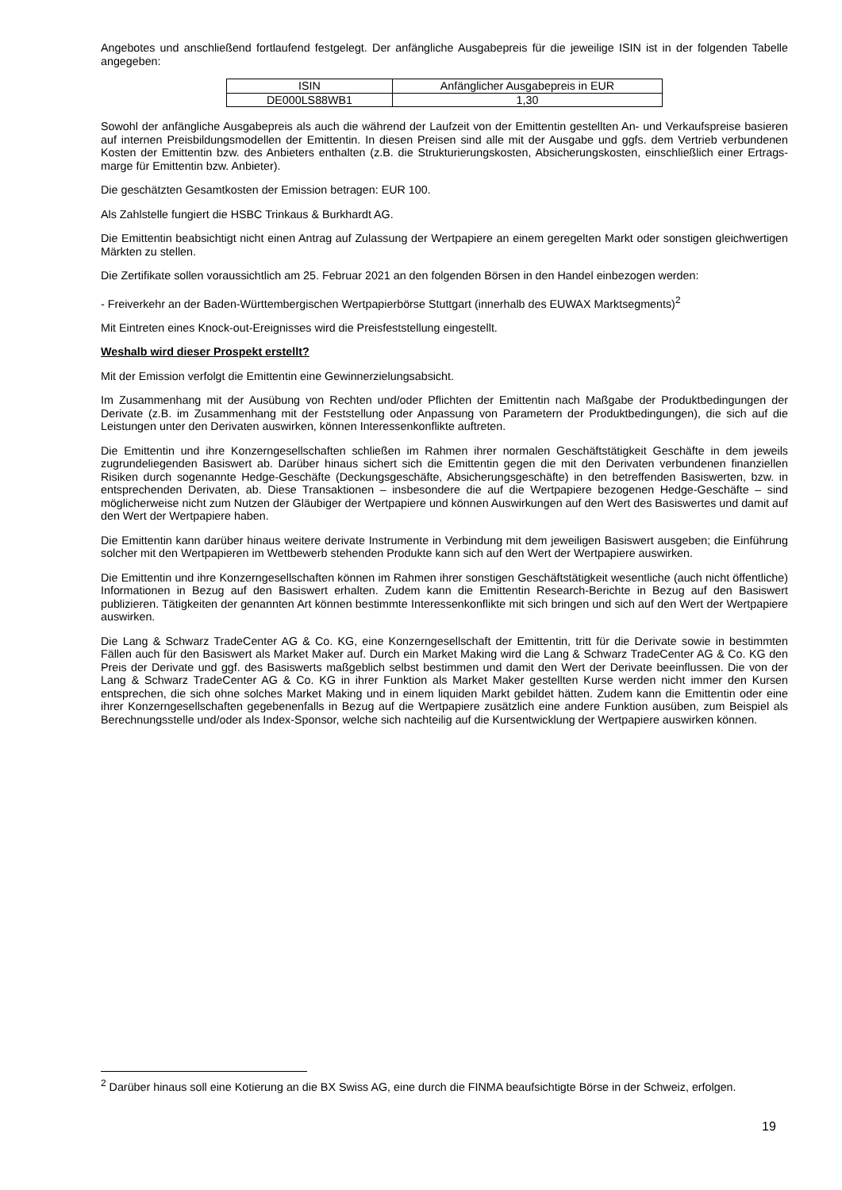Angebotes und anschließend fortlaufend festgelegt. Der anfängliche Ausgabepreis für die jeweilige ISIN ist in der folgenden Tabelle angegeben:
| ISIN | Anfänglicher Ausgabepreis in EUR |
| DE000LS88WB1 | 1,30 |
Sowohl der anfängliche Ausgabepreis als auch die während der Laufzeit von der Emittentin gestellten An- und Verkaufspreise basieren auf internen Preisbildungsmodellen der Emittentin. In diesen Preisen sind alle mit der Ausgabe und ggfs. dem Vertrieb verbundenen Kosten der Emittentin bzw. des Anbieters enthalten (z.B. die Strukturierungskosten, Absicherungskosten, einschließlich einer Ertrags-marge für Emittentin bzw. Anbieter).
Die geschätzten Gesamtkosten der Emission betragen: EUR 100.
Als Zahlstelle fungiert die HSBC Trinkaus & Burkhardt AG.
Die Emittentin beabsichtigt nicht einen Antrag auf Zulassung der Wertpapiere an einem geregelten Markt oder sonstigen gleichwertigen Märkten zu stellen.
Die Zertifikate sollen voraussichtlich am 25. Februar 2021 an den folgenden Börsen in den Handel einbezogen werden:
- Freiverkehr an der Baden-Württembergischen Wertpapierbörse Stuttgart (innerhalb des EUWAX Marktsegments)<sup>2</sup>
Mit Eintreten eines Knock-out-Ereignisses wird die Preisfeststellung eingestellt.
Weshalb wird dieser Prospekt erstellt?
Mit der Emission verfolgt die Emittentin eine Gewinnerzielungsabsicht.
Im Zusammenhang mit der Ausübung von Rechten und/oder Pflichten der Emittentin nach Maßgabe der Produktbedingungen der Derivate (z.B. im Zusammenhang mit der Feststellung oder Anpassung von Parametern der Produktbedingungen), die sich auf die Leistungen unter den Derivaten auswirken, können Interessenkonflikte auftreten.
Die Emittentin und ihre Konzerngesellschaften schließen im Rahmen ihrer normalen Geschäftstätigkeit Geschäfte in dem jeweils zugrundeliegenden Basiswert ab. Darüber hinaus sichert sich die Emittentin gegen die mit den Derivaten verbundenen finanziellen Risiken durch sogenannte Hedge-Geschäfte (Deckungsgeschäfte, Absicherungsgeschäfte) in den betreffenden Basiswerten, bzw. in entsprechenden Derivaten, ab. Diese Transaktionen – insbesondere die auf die Wertpapiere bezogenen Hedge-Geschäfte – sind möglicherweise nicht zum Nutzen der Gläubiger der Wertpapiere und können Auswirkungen auf den Wert des Basiswertes und damit auf den Wert der Wertpapiere haben.
Die Emittentin kann darüber hinaus weitere derivate Instrumente in Verbindung mit dem jeweiligen Basiswert ausgeben; die Einführung solcher mit den Wertpapieren im Wettbewerb stehenden Produkte kann sich auf den Wert der Wertpapiere auswirken.
Die Emittentin und ihre Konzerngesellschaften können im Rahmen ihrer sonstigen Geschäftstätigkeit wesentliche (auch nicht öffentliche) Informationen in Bezug auf den Basiswert erhalten. Zudem kann die Emittentin Research-Berichte in Bezug auf den Basiswert publizieren. Tätigkeiten der genannten Art können bestimmte Interessenkonflikte mit sich bringen und sich auf den Wert der Wertpapiere auswirken.
Die Lang & Schwarz TradeCenter AG & Co. KG, eine Konzerngesellschaft der Emittentin, tritt für die Derivate sowie in bestimmten Fällen auch für den Basiswert als Market Maker auf. Durch ein Market Making wird die Lang & Schwarz TradeCenter AG & Co. KG den Preis der Derivate und ggf. des Basiswerts maßgeblich selbst bestimmen und damit den Wert der Derivate beeinflussen. Die von der Lang & Schwarz TradeCenter AG & Co. KG in ihrer Funktion als Market Maker gestellten Kurse werden nicht immer den Kursen entsprechen, die sich ohne solches Market Making und in einem liquiden Markt gebildet hätten. Zudem kann die Emittentin oder eine ihrer Konzerngesellschaften gegebenenfalls in Bezug auf die Wertpapiere zusätzlich eine andere Funktion ausüben, zum Beispiel als Berechnungsstelle und/oder als Index-Sponsor, welche sich nachteilig auf die Kursentwicklung der Wertpapiere auswirken können.
<sup>2</sup> Darüber hinaus soll eine Kotierung an die BX Swiss AG, eine durch die FINMA beaufsichtigte Börse in der Schweiz, erfolgen.
19